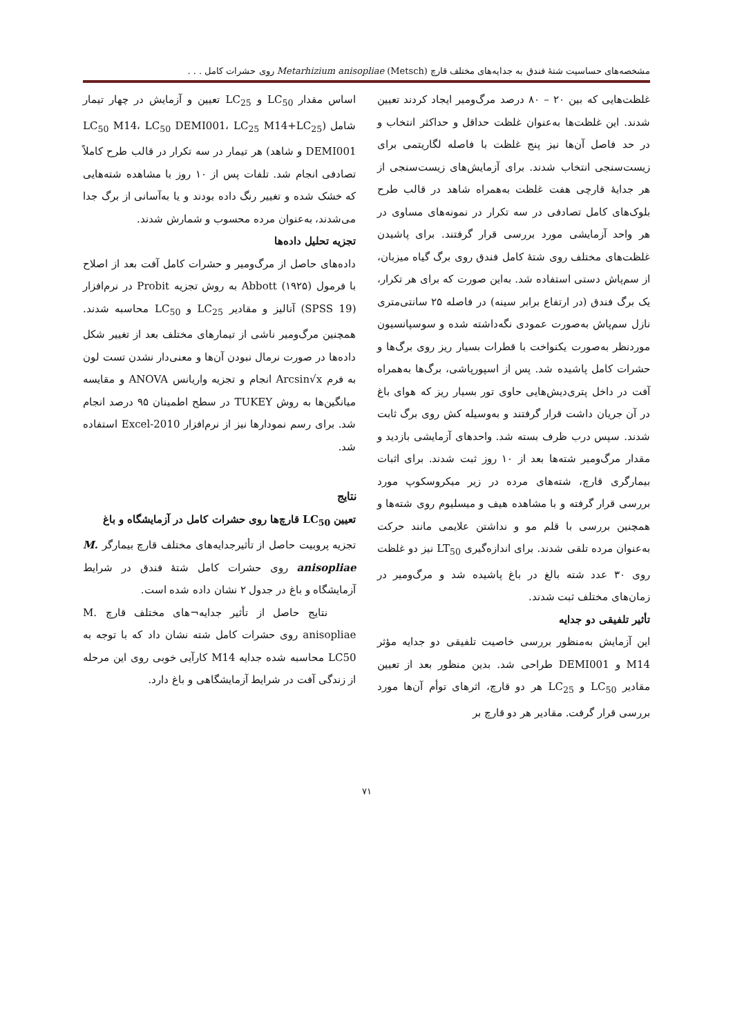مشخصه‌های حساسیت شتهٔ فندق به جدایه‌های مختلف قارچ Metarhizium anisopliae (Metsch) روی حشرات کامل . . .
غلظت‌هایی که بین ۲۰ – ۸۰ درصد مرگ‌ومیر ایجاد کردند تعیین شدند. این غلظت‌ها به‌عنوان غلظت حداقل و حداکثر انتخاب و در حد فاصل آن‌ها نیز پنج غلظت با فاصله لگاریتمی برای زیست‌سنجی انتخاب شدند. برای آزمایش‌های زیست‌سنجی از هر جدایهٔ قارچی هفت غلظت به‌همراه شاهد در قالب طرح بلوک‌های کامل تصادفی در سه تکرار در نمونه‌های مساوی در هر واحد آزمایشی مورد بررسی قرار گرفتند. برای پاشیدن غلظت‌های مختلف روی شتهٔ کامل فندق روی برگ گیاه میزبان، از سم‌پاش دستی استفاده شد. به‌این صورت که برای هر تکرار، یک برگ فندق (در ارتفاع برابر سینه) در فاصله ۲۵ سانتی‌متری نازل سم‌پاش به‌صورت عمودی نگه‌داشته شده و سوسپانسیون موردنظر به‌صورت یکنواخت با قطرات بسیار ریز روی برگ‌ها و حشرات کامل پاشیده شد. پس از اسپورپاشی، برگ‌ها به‌همراه آفت در داخل پتری‌دیش‌هایی حاوی تور بسیار ریز که هوای باغ در آن جریان داشت قرار گرفتند و به‌وسیله کش روی برگ ثابت شدند. سپس درب ظرف بسته شد. واحدهای آزمایشی بازدید و مقدار مرگ‌ومیر شته‌ها بعد از ۱۰ روز ثبت شدند. برای اثبات بیمارگری قارچ، شته‌های مرده در زیر میکروسکوپ مورد بررسی قرار گرفته و با مشاهده هیف و میسلیوم روی شته‌ها و همچنین بررسی با قلم مو و نداشتن علایمی مانند حرکت به‌عنوان مرده تلقی شدند. برای اندازه‌گیری LT<sub>50</sub> نیز دو غلظت روی ۳۰ عدد شته بالغ در باغ پاشیده شد و مرگ‌ومیر در زمان‌های مختلف ثبت شدند.
تأثیر تلفیقی دو جدایه
این آزمایش به‌منظور بررسی خاصیت تلفیقی دو جدایه مؤثر M14 و DEMI001 طراحی شد. بدین منظور بعد از تعیین مقادیر LC<sub>50</sub> و LC<sub>25</sub> هر دو قارچ، اثرهای توأم آن‌ها مورد بررسی قرار گرفت. مقادیر هر دو قارچ بر
اساس مقدار LC<sub>50</sub> و LC<sub>25</sub> تعیین و آزمایش در چهار تیمار شامل (LC<sub>50</sub> M14، LC<sub>50</sub> DEMI001، LC<sub>25</sub> M14+LC<sub>25</sub> DEMI001 و شاهد) هر تیمار در سه تکرار در قالب طرح کاملاً تصادفی انجام شد. تلفات پس از ۱۰ روز با مشاهده شته‌هایی که خشک شده و تغییر رنگ داده بودند و یا به‌آسانی از برگ جدا می‌شدند، به‌عنوان مرده محسوب و شمارش شدند.
تجزیه تحلیل داده‌ها
داده‌های حاصل از مرگ‌ومیر و حشرات کامل آفت بعد از اصلاح با فرمول Abbott (۱۹۲۵) به روش تجزیه Probit در نرم‌افزار (SPSS 19) آنالیز و مقادیر LC<sub>25</sub> و LC<sub>50</sub> محاسبه شدند. همچنین مرگ‌ومیر ناشی از تیمارهای مختلف بعد از تغییر شکل داده‌ها در صورت نرمال نبودن آن‌ها و معنی‌دار نشدن تست لون به فرم Arcsin√x انجام و تجزیه واریانس ANOVA و مقایسه میانگین‌ها به روش TUKEY در سطح اطمینان ۹۵ درصد انجام شد. برای رسم نمودارها نیز از نرم‌افزار Excel-2010 استفاده شد.
نتایج
تعیین LC<sub>50</sub> قارچ‌ها روی حشرات کامل در آزمایشگاه و باغ
تجزیه پروبیت حاصل از تأثیرجدایه‌های مختلف قارچ بیمارگر M. anisopliae روی حشرات کامل شتهٔ فندق در شرایط آزمایشگاه و باغ در جدول ۲ نشان داده شده است.
نتایج حاصل از تأثیر جدایه¬های مختلف قارچ M. anisopliae روی حشرات کامل شته نشان داد که با توجه به LC50 محاسبه شده جدایه M14 کارآیی خوبی روی این مرحله از زندگی آفت در شرایط آزمایشگاهی و باغ دارد.
۷۱